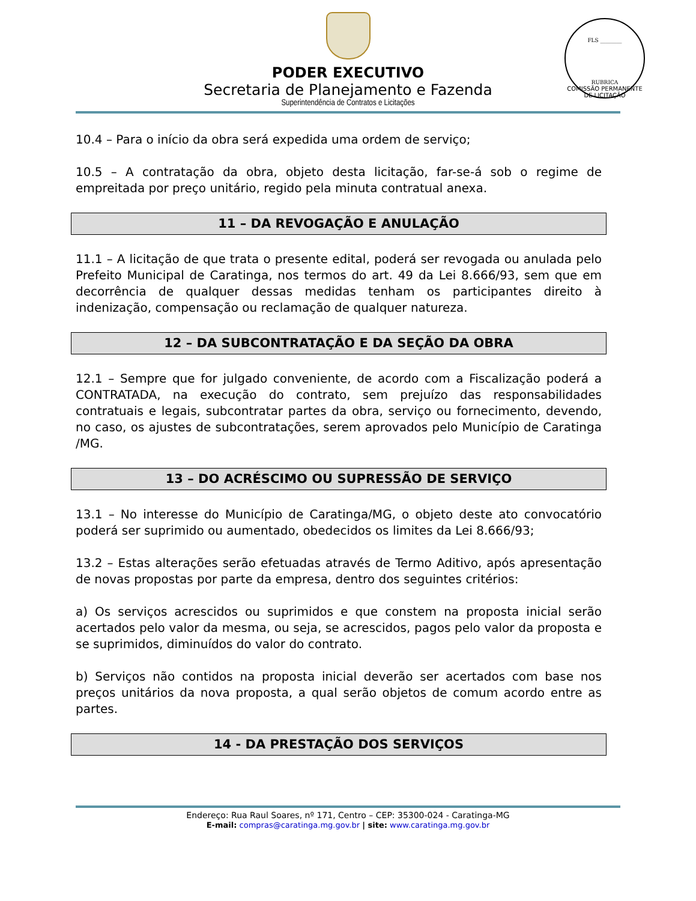PODER EXECUTIVO
Secretaria de Planejamento e Fazenda
Superintendência de Contratos e Licitações
FLS ________
RUBRICA
COMISSÃO PERMANENTE DE LICITAÇÃO
10.4 – Para o início da obra será expedida uma ordem de serviço;
10.5 – A contratação da obra, objeto desta licitação, far-se-á sob o regime de empreitada por preço unitário, regido pela minuta contratual anexa.
11 – DA REVOGAÇÃO E ANULAÇÃO
11.1 – A licitação de que trata o presente edital, poderá ser revogada ou anulada pelo Prefeito Municipal de Caratinga, nos termos do art. 49 da Lei 8.666/93, sem que em decorrência de qualquer dessas medidas tenham os participantes direito à indenização, compensação ou reclamação de qualquer natureza.
12 – DA SUBCONTRATAÇÃO E DA SEÇÃO DA OBRA
12.1 – Sempre que for julgado conveniente, de acordo com a Fiscalização poderá a CONTRATADA, na execução do contrato, sem prejuízo das responsabilidades contratuais e legais, subcontratar partes da obra, serviço ou fornecimento, devendo, no caso, os ajustes de subcontratações, serem aprovados pelo Município de Caratinga /MG.
13 – DO ACRÉSCIMO OU SUPRESSÃO DE SERVIÇO
13.1 – No interesse do Município de Caratinga/MG, o objeto deste ato convocatório poderá ser suprimido ou aumentado, obedecidos os limites da Lei 8.666/93;
13.2 – Estas alterações serão efetuadas através de Termo Aditivo, após apresentação de novas propostas por parte da empresa, dentro dos seguintes critérios:
a) Os serviços acrescidos ou suprimidos e que constem na proposta inicial serão acertados pelo valor da mesma, ou seja, se acrescidos, pagos pelo valor da proposta e se suprimidos, diminuídos do valor do contrato.
b) Serviços não contidos na proposta inicial deverão ser acertados com base nos preços unitários da nova proposta, a qual serão objetos de comum acordo entre as partes.
14 - DA PRESTAÇÃO DOS SERVIÇOS
Endereço: Rua Raul Soares, nº 171, Centro – CEP: 35300-024 - Caratinga-MG
E-mail: compras@caratinga.mg.gov.br | site: www.caratinga.mg.gov.br